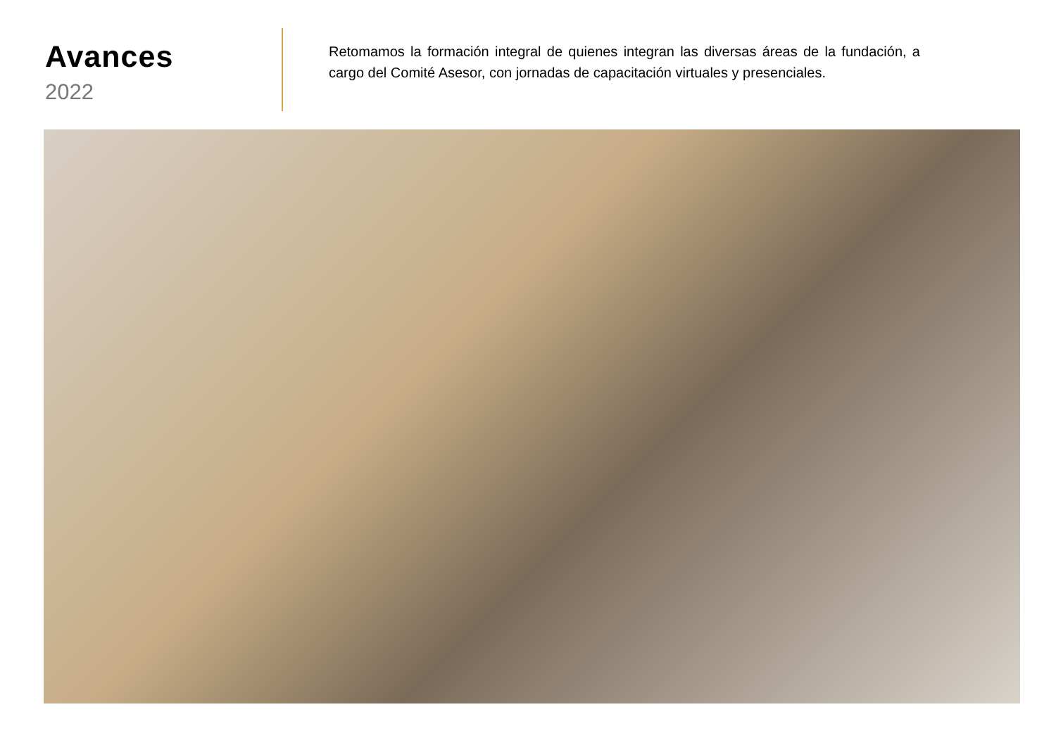Avances
2022
Retomamos la formación integral de quienes integran las diversas áreas de la fundación, a cargo del Comité Asesor, con jornadas de capacitación virtuales y presenciales.